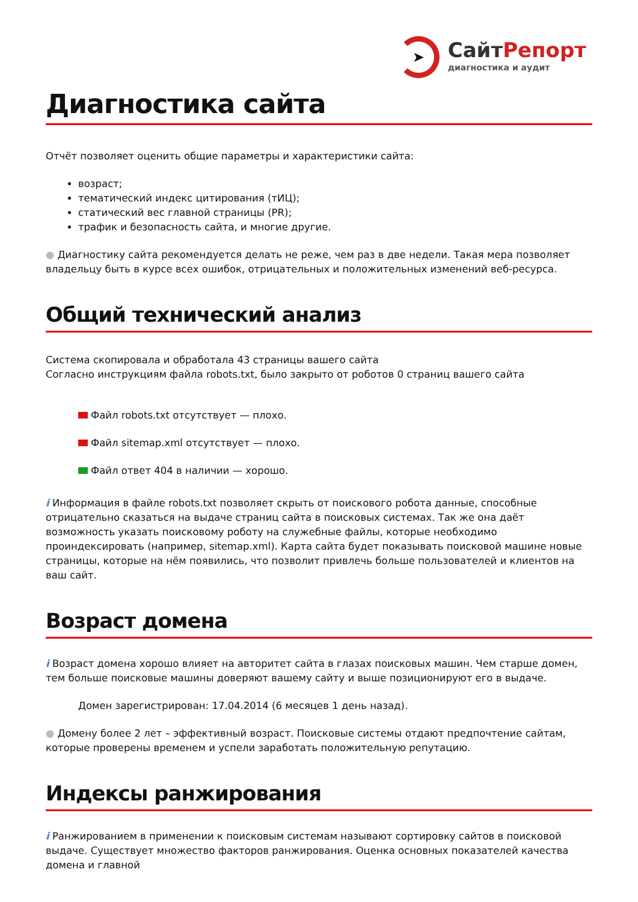➤
Сайт Репорт
диагностика и аудит
Диагностика сайта
Отчёт позволяет оценить общие параметры и характеристики сайта:
возраст;
тематический индекс цитирования (тИЦ);
статический вес главной страницы (PR);
трафик и безопасность сайта, и многие другие.
● Диагностику сайта рекомендуется делать не реже, чем раз в две недели. Такая мера позволяет владельцу быть в курсе всех ошибок, отрицательных и положительных изменений веб-ресурса.
Общий технический анализ
Система скопировала и обработала 43 страницы вашего сайта
Согласно инструкциям файла robots.txt, было закрыто от роботов 0 страниц вашего сайта
Файл robots.txt отсутствует — плохо.
Файл sitemap.xml отсутствует — плохо.
Файл ответ 404 в наличии — хорошо.
i Информация в файле robots.txt позволяет скрыть от поискового робота данные, способные отрицательно сказаться на выдаче страниц сайта в поисковых системах. Так же она даёт возможность указать поисковому роботу на служебные файлы, которые необходимо проиндексировать (например, sitemap.xml). Карта сайта будет показывать поисковой машине новые страницы, которые на нём появились, что позволит привлечь больше пользователей и клиентов на ваш сайт.
Возраст домена
i Возраст домена хорошо влияет на авторитет сайта в глазах поисковых машин. Чем старше домен, тем больше поисковые машины доверяют вашему сайту и выше позиционируют его в выдаче.
Домен зарегистрирован: 17.04.2014 (6 месяцев 1 день назад).
● Домену более 2 лет – эффективный возраст. Поисковые системы отдают предпочтение сайтам, которые проверены временем и успели заработать положительную репутацию.
Индексы ранжирования
i Ранжированием в применении к поисковым системам называют сортировку сайтов в поисковой выдаче. Существует множество факторов ранжирования. Оценка основных показателей качества домена и главной